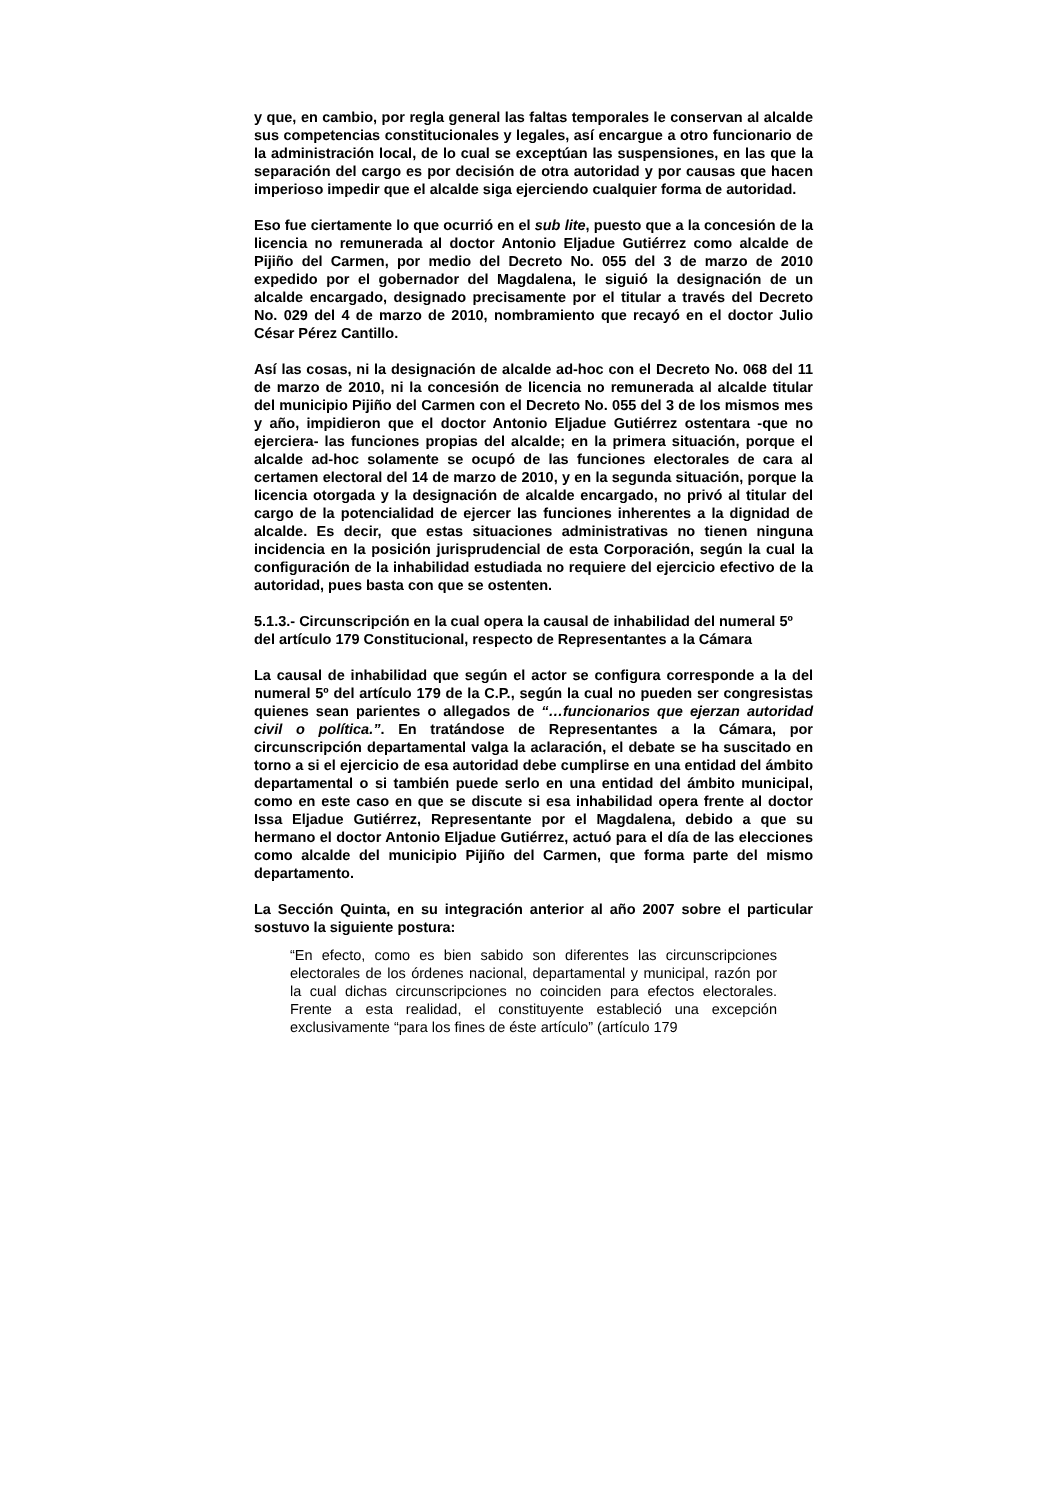y que, en cambio, por regla general las faltas temporales le conservan al alcalde sus competencias constitucionales y legales, así encargue a otro funcionario de la administración local, de lo cual se exceptúan las suspensiones, en las que la separación del cargo es por decisión de otra autoridad y por causas que hacen imperioso impedir que el alcalde siga ejerciendo cualquier forma de autoridad.
Eso fue ciertamente lo que ocurrió en el sub lite, puesto que a la concesión de la licencia no remunerada al doctor Antonio Eljadue Gutiérrez como alcalde de Pijiño del Carmen, por medio del Decreto No. 055 del 3 de marzo de 2010 expedido por el gobernador del Magdalena, le siguió la designación de un alcalde encargado, designado precisamente por el titular a través del Decreto No. 029 del 4 de marzo de 2010, nombramiento que recayó en el doctor Julio César Pérez Cantillo.
Así las cosas, ni la designación de alcalde ad-hoc con el Decreto No. 068 del 11 de marzo de 2010, ni la concesión de licencia no remunerada al alcalde titular del municipio Pijiño del Carmen con el Decreto No. 055 del 3 de los mismos mes y año, impidieron que el doctor Antonio Eljadue Gutiérrez ostentara -que no ejerciera- las funciones propias del alcalde; en la primera situación, porque el alcalde ad-hoc solamente se ocupó de las funciones electorales de cara al certamen electoral del 14 de marzo de 2010, y en la segunda situación, porque la licencia otorgada y la designación de alcalde encargado, no privó al titular del cargo de la potencialidad de ejercer las funciones inherentes a la dignidad de alcalde. Es decir, que estas situaciones administrativas no tienen ninguna incidencia en la posición jurisprudencial de esta Corporación, según la cual la configuración de la inhabilidad estudiada no requiere del ejercicio efectivo de la autoridad, pues basta con que se ostenten.
5.1.3.- Circunscripción en la cual opera la causal de inhabilidad del numeral 5º del artículo 179 Constitucional, respecto de Representantes a la Cámara
La causal de inhabilidad que según el actor se configura corresponde a la del numeral 5º del artículo 179 de la C.P., según la cual no pueden ser congresistas quienes sean parientes o allegados de “…funcionarios que ejerzan autoridad civil o política.”. En tratándose de Representantes a la Cámara, por circunscripción departamental valga la aclaración, el debate se ha suscitado en torno a si el ejercicio de esa autoridad debe cumplirse en una entidad del ámbito departamental o si también puede serlo en una entidad del ámbito municipal, como en este caso en que se discute si esa inhabilidad opera frente al doctor Issa Eljadue Gutiérrez, Representante por el Magdalena, debido a que su hermano el doctor Antonio Eljadue Gutiérrez, actuó para el día de las elecciones como alcalde del municipio Pijiño del Carmen, que forma parte del mismo departamento.
La Sección Quinta, en su integración anterior al año 2007 sobre el particular sostuvo la siguiente postura:
“En efecto, como es bien sabido son diferentes las circunscripciones electorales de los órdenes nacional, departamental y municipal, razón por la cual dichas circunscripciones no coinciden para efectos electorales. Frente a esta realidad, el constituyente estableció una excepción exclusivamente “para los fines de éste artículo” (artículo 179